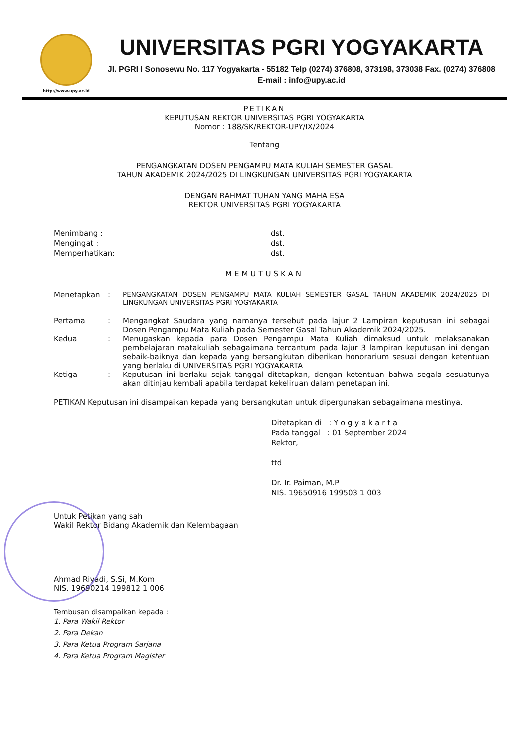http://www.upy.ac.id
UNIVERSITAS PGRI YOGYAKARTA
Jl. PGRI I Sonosewu No. 117 Yogyakarta - 55182 Telp (0274) 376808, 373198, 373038 Fax. (0274) 376808
E-mail : info@upy.ac.id
PETIKAN
KEPUTUSAN REKTOR UNIVERSITAS PGRI YOGYAKARTA
Nomor : 188/SK/REKTOR-UPY/IX/2024
Tentang
PENGANGKATAN DOSEN PENGAMPU MATA KULIAH SEMESTER GASAL
TAHUN AKADEMIK 2024/2025 DI LINGKUNGAN UNIVERSITAS PGRI YOGYAKARTA
DENGAN RAHMAT TUHAN YANG MAHA ESA
REKTOR UNIVERSITAS PGRI YOGYAKARTA
Menimbang : dst.
Mengingat : dst.
Memperhatikan: dst.
MEMUTUSKAN
Menetapkan : PENGANGKATAN DOSEN PENGAMPU MATA KULIAH SEMESTER GASAL TAHUN AKADEMIK 2024/2025 DI LINGKUNGAN UNIVERSITAS PGRI YOGYAKARTA
Pertama : Mengangkat Saudara yang namanya tersebut pada lajur 2 Lampiran keputusan ini sebagai Dosen Pengampu Mata Kuliah pada Semester Gasal Tahun Akademik 2024/2025.
Kedua : Menugaskan kepada para Dosen Pengampu Mata Kuliah dimaksud untuk melaksanakan pembelajaran matakuliah sebagaimana tercantum pada lajur 3 lampiran keputusan ini dengan sebaik-baiknya dan kepada yang bersangkutan diberikan honorarium sesuai dengan ketentuan yang berlaku di UNIVERSITAS PGRI YOGYAKARTA
Ketiga : Keputusan ini berlaku sejak tanggal ditetapkan, dengan ketentuan bahwa segala sesuatunya akan ditinjau kembali apabila terdapat kekeliruan dalam penetapan ini.
PETIKAN Keputusan ini disampaikan kepada yang bersangkutan untuk dipergunakan sebagaimana mestinya.
Ditetapkan di : Y o g y a k a r t a
Pada tanggal : 01 September 2024
Rektor,
ttd
Dr. Ir. Paiman, M.P
NIS. 19650916 199503 1 003
Untuk Petikan yang sah
Wakil Rektor Bidang Akademik dan Kelembagaan
Ahmad Riyadi, S.Si, M.Kom
NIS. 19690214 199812 1 006
Tembusan disampaikan kepada :
1. Para Wakil Rektor
2. Para Dekan
3. Para Ketua Program Sarjana
4. Para Ketua Program Magister